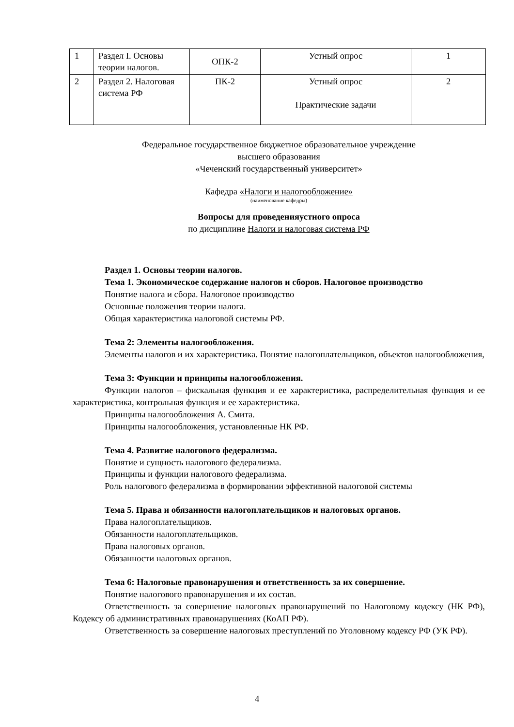| 1 | Раздел I. Основы теории налогов. | ОПК-2 | Устный опрос | 1 |
| 2 | Раздел 2. Налоговая система РФ | ПК-2 | Устный опрос Практические задачи | 2 |
Федеральное государственное бюджетное образовательное учреждение
высшего образования
«Чеченский государственный университет»
Кафедра «Налоги и налогообложение»
(наименование кафедры)
Вопросы для проведенияустного опроса
по дисциплине Налоги и налоговая система РФ
Раздел 1. Основы теории налогов.
Тема 1. Экономическое содержание налогов и сборов. Налоговое производство
Понятие налога и сбора. Налоговое производство
Основные положения теории налога.
Общая характеристика налоговой системы РФ.
Тема 2: Элементы налогообложения.
Элементы налогов и их характеристика. Понятие налогоплательщиков, объектов налогообложения,
Тема 3: Функции и принципы налогообложения.
Функции налогов – фискальная функция и ее характеристика, распределительная функция и ее характеристика, контрольная функция и ее характеристика.
Принципы налогообложения А. Смита.
Принципы налогообложения, установленные НК РФ.
Тема 4. Развитие налогового федерализма.
Понятие и сущность налогового федерализма.
Принципы и функции налогового федерализма.
Роль налогового федерализма в формировании эффективной налоговой системы
Тема 5. Права и обязанности налогоплательщиков и налоговых органов.
Права налогоплательщиков.
Обязанности налогоплательщиков.
Права налоговых органов.
Обязанности налоговых органов.
Тема 6: Налоговые правонарушения и ответственность за их совершение.
Понятие налогового правонарушения и их состав.
Ответственность за совершение налоговых правонарушений по Налоговому кодексу (НК РФ), Кодексу об административных правонарушениях (КоАП РФ).
Ответственность за совершение налоговых преступлений по Уголовному кодексу РФ (УК РФ).
4